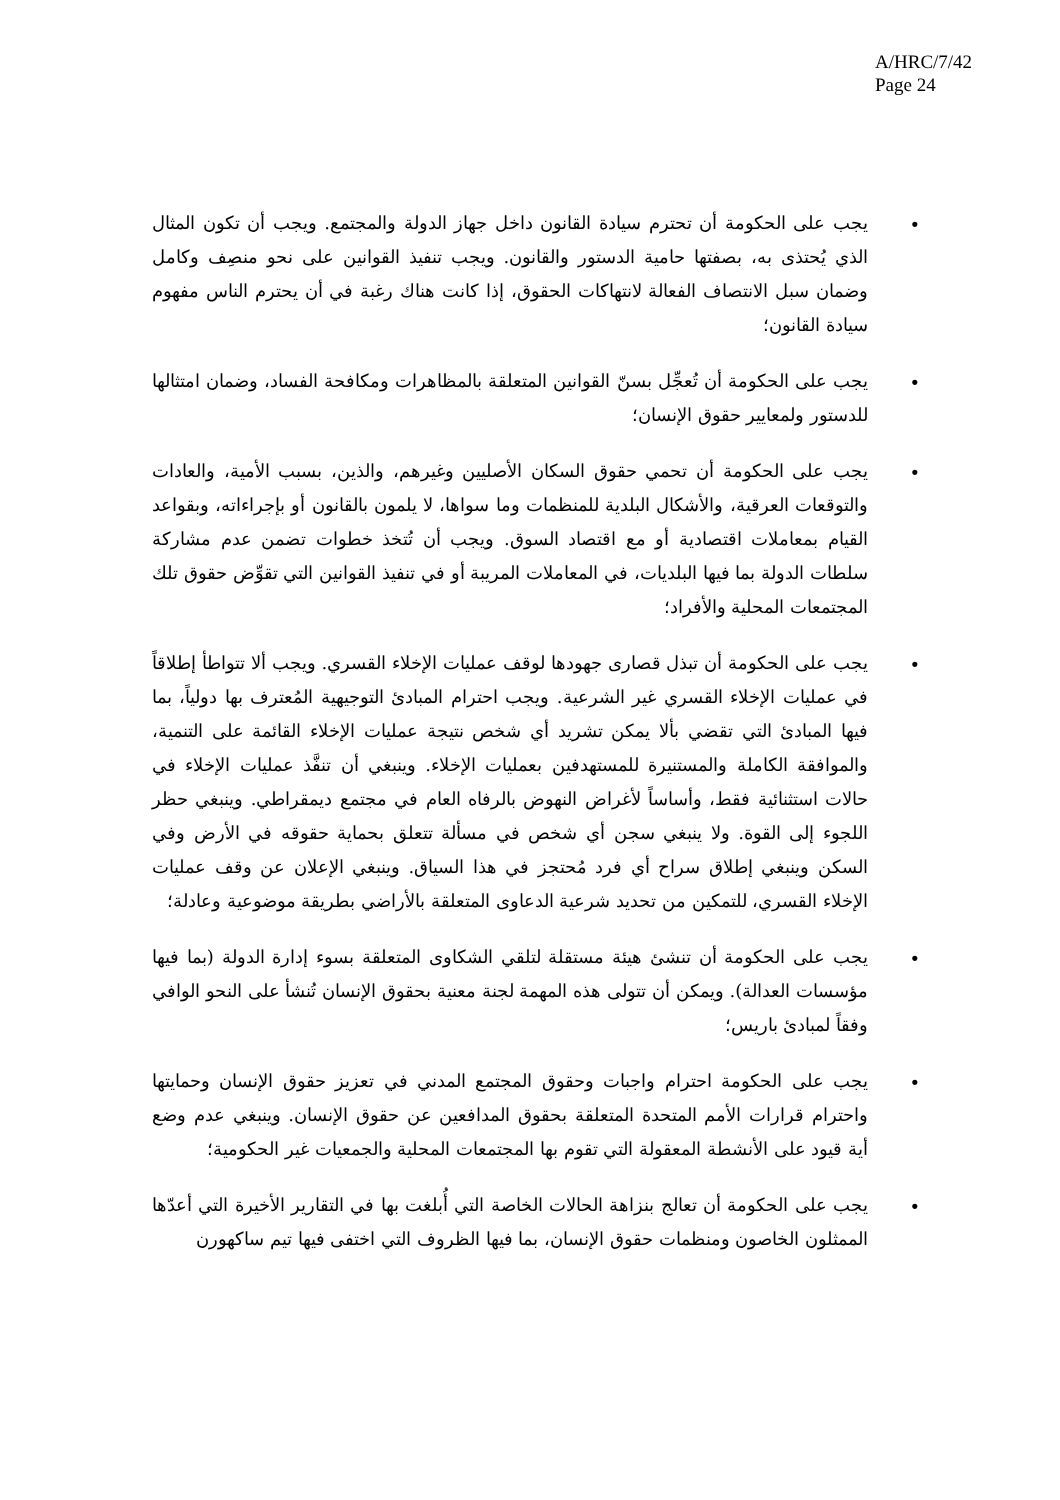A/HRC/7/42
Page 24
• يجب على الحكومة أن تحترم سيادة القانون داخل جهاز الدولة والمجتمع. ويجب أن تكون المثال الذي يُحتذى به، بصفتها حامية الدستور والقانون. ويجب تنفيذ القوانين على نحو منصِف وكامل وضمان سبل الانتصاف الفعالة لانتهاكات الحقوق، إذا كانت هناك رغبة في أن يحترم الناس مفهوم سيادة القانون؛
• يجب على الحكومة أن تُعجِّل بسنّ القوانين المتعلقة بالمظاهرات ومكافحة الفساد، وضمان امتثالها للدستور ولمعايير حقوق الإنسان؛
• يجب على الحكومة أن تحمي حقوق السكان الأصليين وغيرهم، والذين، بسبب الأمية، والعادات والتوقعات العرقية، والأشكال البلدية للمنظمات وما سواها، لا يلمون بالقانون أو بإجراءاته، وبقواعد القيام بمعاملات اقتصادية أو مع اقتصاد السوق. ويجب أن تُتخذ خطوات تضمن عدم مشاركة سلطات الدولة بما فيها البلديات، في المعاملات المريبة أو في تنفيذ القوانين التي تقوِّض حقوق تلك المجتمعات المحلية والأفراد؛
• يجب على الحكومة أن تبذل قصارى جهودها لوقف عمليات الإخلاء القسري. ويجب ألا تتواطأ إطلاقاً في عمليات الإخلاء القسري غير الشرعية. ويجب احترام المبادئ التوجيهية المُعترف بها دولياً، بما فيها المبادئ التي تقضي بألا يمكن تشريد أي شخص نتيجة عمليات الإخلاء القائمة على التنمية، والموافقة الكاملة والمستنيرة للمستهدفين بعمليات الإخلاء. وينبغي أن تنفَّذ عمليات الإخلاء في حالات استثنائية فقط، وأساساً لأغراض النهوض بالرفاه العام في مجتمع ديمقراطي. وينبغي حظر اللجوء إلى القوة. ولا ينبغي سجن أي شخص في مسألة تتعلق بحماية حقوقه في الأرض وفي السكن وينبغي إطلاق سراح أي فرد مُحتجز في هذا السياق. وينبغي الإعلان عن وقف عمليات الإخلاء القسري، للتمكين من تحديد شرعية الدعاوى المتعلقة بالأراضي بطريقة موضوعية وعادلة؛
• يجب على الحكومة أن تنشئ هيئة مستقلة لتلقي الشكاوى المتعلقة بسوء إدارة الدولة (بما فيها مؤسسات العدالة). ويمكن أن تتولى هذه المهمة لجنة معنية بحقوق الإنسان تُنشأ على النحو الوافي وفقاً لمبادئ باريس؛
• يجب على الحكومة احترام واجبات وحقوق المجتمع المدني في تعزيز حقوق الإنسان وحمايتها واحترام قرارات الأمم المتحدة المتعلقة بحقوق المدافعين عن حقوق الإنسان. وينبغي عدم وضع أية قيود على الأنشطة المعقولة التي تقوم بها المجتمعات المحلية والجمعيات غير الحكومية؛
• يجب على الحكومة أن تعالج بنزاهة الحالات الخاصة التي أُبلغت بها في التقارير الأخيرة التي أعدّها الممثلون الخاصون ومنظمات حقوق الإنسان، بما فيها الظروف التي اختفى فيها تيم ساكهورن